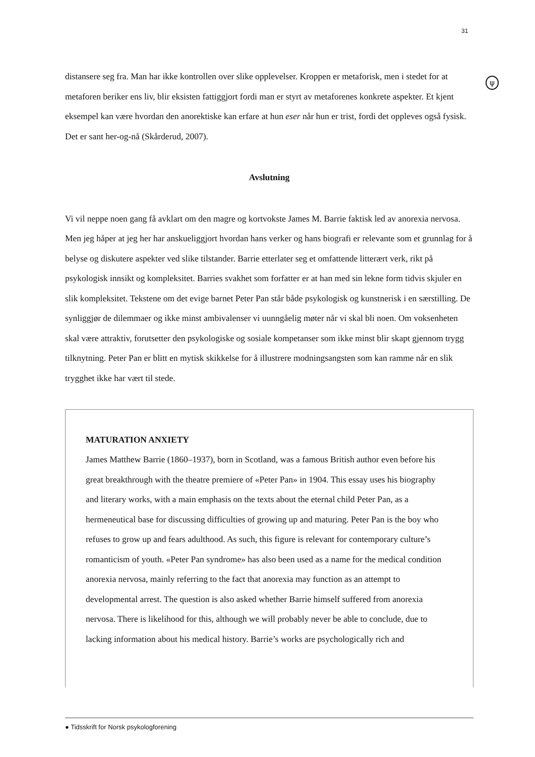31
ψ
distansere seg fra. Man har ikke kontrollen over slike opplevelser. Kroppen er metaforisk, men i stedet for at metaforen beriker ens liv, blir eksisten fattiggjort fordi man er styrt av metaforenes konkrete aspekter. Et kjent eksempel kan være hvordan den anorektiske kan erfare at hun eser når hun er trist, fordi det oppleves også fysisk. Det er sant her-og-nå (Skårderud, 2007).
Avslutning
Vi vil neppe noen gang få avklart om den magre og kortvokste James M. Barrie faktisk led av anorexia nervosa. Men jeg håper at jeg her har anskueliggjort hvordan hans verker og hans biografi er relevante som et grunnlag for å belyse og diskutere aspekter ved slike tilstander. Barrie etterlater seg et omfattende litterært verk, rikt på psykologisk innsikt og kompleksitet. Barries svakhet som forfatter er at han med sin lekne form tidvis skjuler en slik kompleksitet. Tekstene om det evige barnet Peter Pan står både psykologisk og kunstnerisk i en særstilling. De synliggjør de dilemmaer og ikke minst ambivalenser vi uunngåelig møter når vi skal bli noen. Om voksenheten skal være attraktiv, forutsetter den psykologiske og sosiale kompetanser som ikke minst blir skapt gjennom trygg tilknytning. Peter Pan er blitt en mytisk skikkelse for å illustrere modningsangsten som kan ramme når en slik trygghet ikke har vært til stede.
MATURATION ANXIETY
James Matthew Barrie (1860–1937), born in Scotland, was a famous British author even before his great breakthrough with the theatre premiere of «Peter Pan» in 1904. This essay uses his biography and literary works, with a main emphasis on the texts about the eternal child Peter Pan, as a hermeneutical base for discussing difficulties of growing up and maturing. Peter Pan is the boy who refuses to grow up and fears adulthood. As such, this figure is relevant for contemporary culture’s romanticism of youth. «Peter Pan syndrome» has also been used as a name for the medical condition anorexia nervosa, mainly referring to the fact that anorexia may function as an attempt to developmental arrest. The question is also asked whether Barrie himself suffered from anorexia nervosa. There is likelihood for this, although we will probably never be able to conclude, due to lacking information about his medical history. Barrie’s works are psychologically rich and
● Tidsskrift for Norsk psykologforening